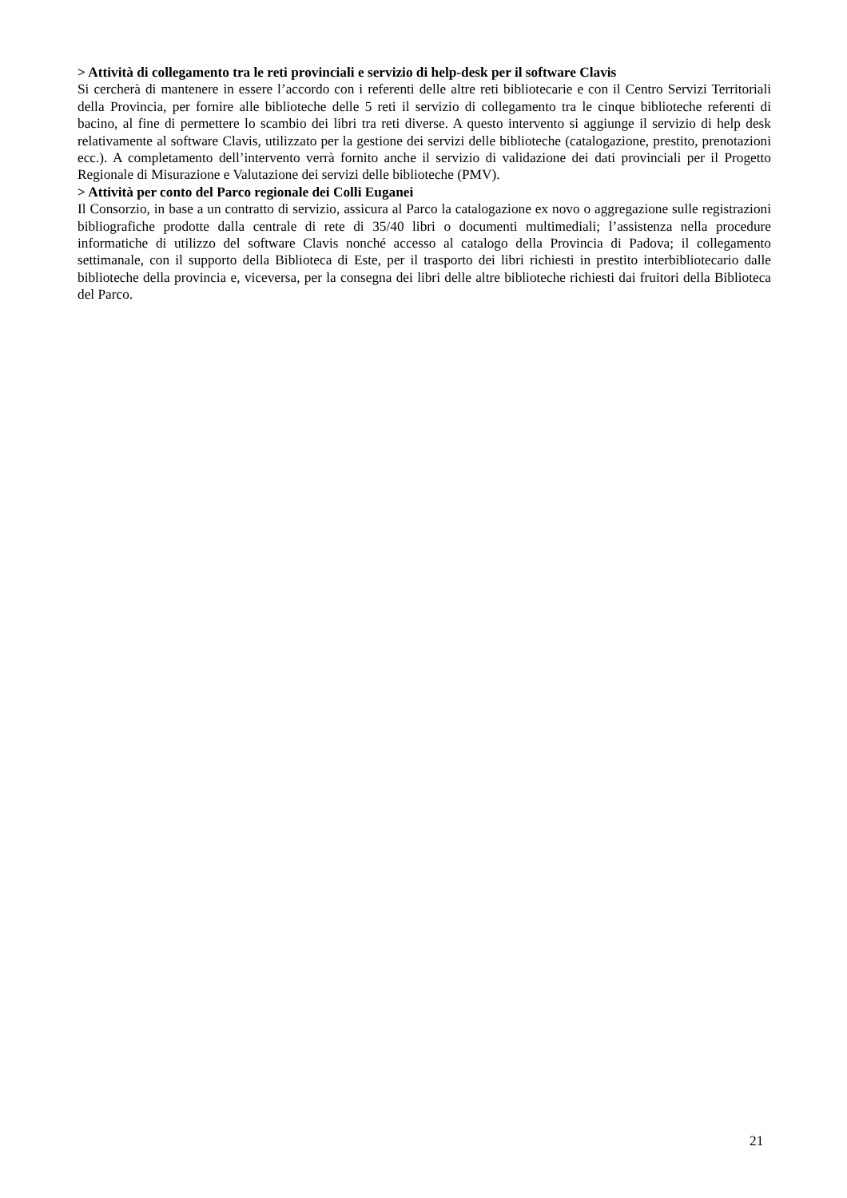> Attività di collegamento tra le reti provinciali e servizio di help-desk per il software Clavis
Si cercherà di mantenere in essere l’accordo con i referenti delle altre reti bibliotecarie e con il Centro Servizi Territoriali della Provincia, per fornire alle biblioteche delle 5 reti il servizio di collegamento tra le cinque biblioteche referenti di bacino, al fine di permettere lo scambio dei libri tra reti diverse. A questo intervento si aggiunge il servizio di help desk relativamente al software Clavis, utilizzato per la gestione dei servizi delle biblioteche (catalogazione, prestito, prenotazioni ecc.). A completamento dell’intervento verrà fornito anche il servizio di validazione dei dati provinciali per il Progetto Regionale di Misurazione e Valutazione dei servizi delle biblioteche (PMV).
> Attività per conto del Parco regionale dei Colli Euganei
Il Consorzio, in base a un contratto di servizio, assicura al Parco la catalogazione ex novo o aggregazione sulle registrazioni bibliografiche prodotte dalla centrale di rete di 35/40 libri o documenti multimediali; l’assistenza nella procedure informatiche di utilizzo del software Clavis nonché accesso al catalogo della Provincia di Padova; il collegamento settimanale, con il supporto della Biblioteca di Este, per il trasporto dei libri richiesti in prestito interbibliotecario dalle biblioteche della provincia e, viceversa, per la consegna dei libri delle altre biblioteche richiesti dai fruitori della Biblioteca del Parco.
21